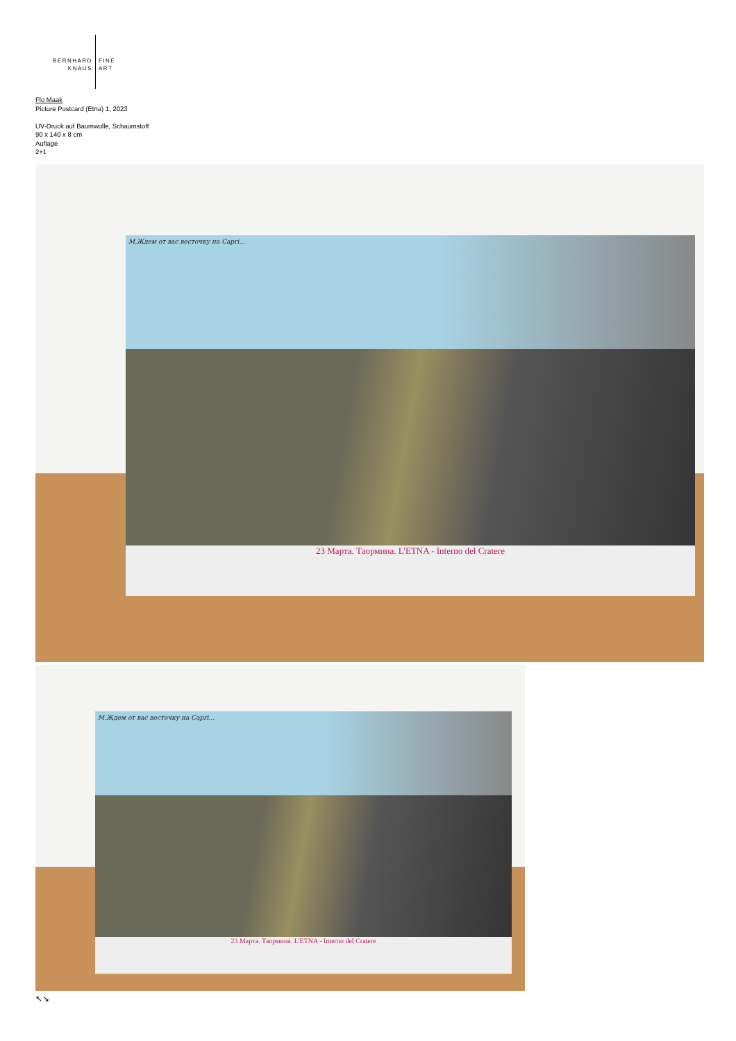BERNHARD
KNAUS
FINE
ART
Flo Maak
Picture Postcard (Etna) 1, 2023
UV-Druck auf Baumwolle, Schaumstoff
90 x 140 x 8 cm
Auflage
2+1
М.Ждем от вас весточку на Capri...
23 Марта. Таормина. L'ETNA - Interno del Cratere
М.Ждем от вас весточку на Capri...
23 Марта. Таормина. L'ETNA - Interno del Cratere
↖↘